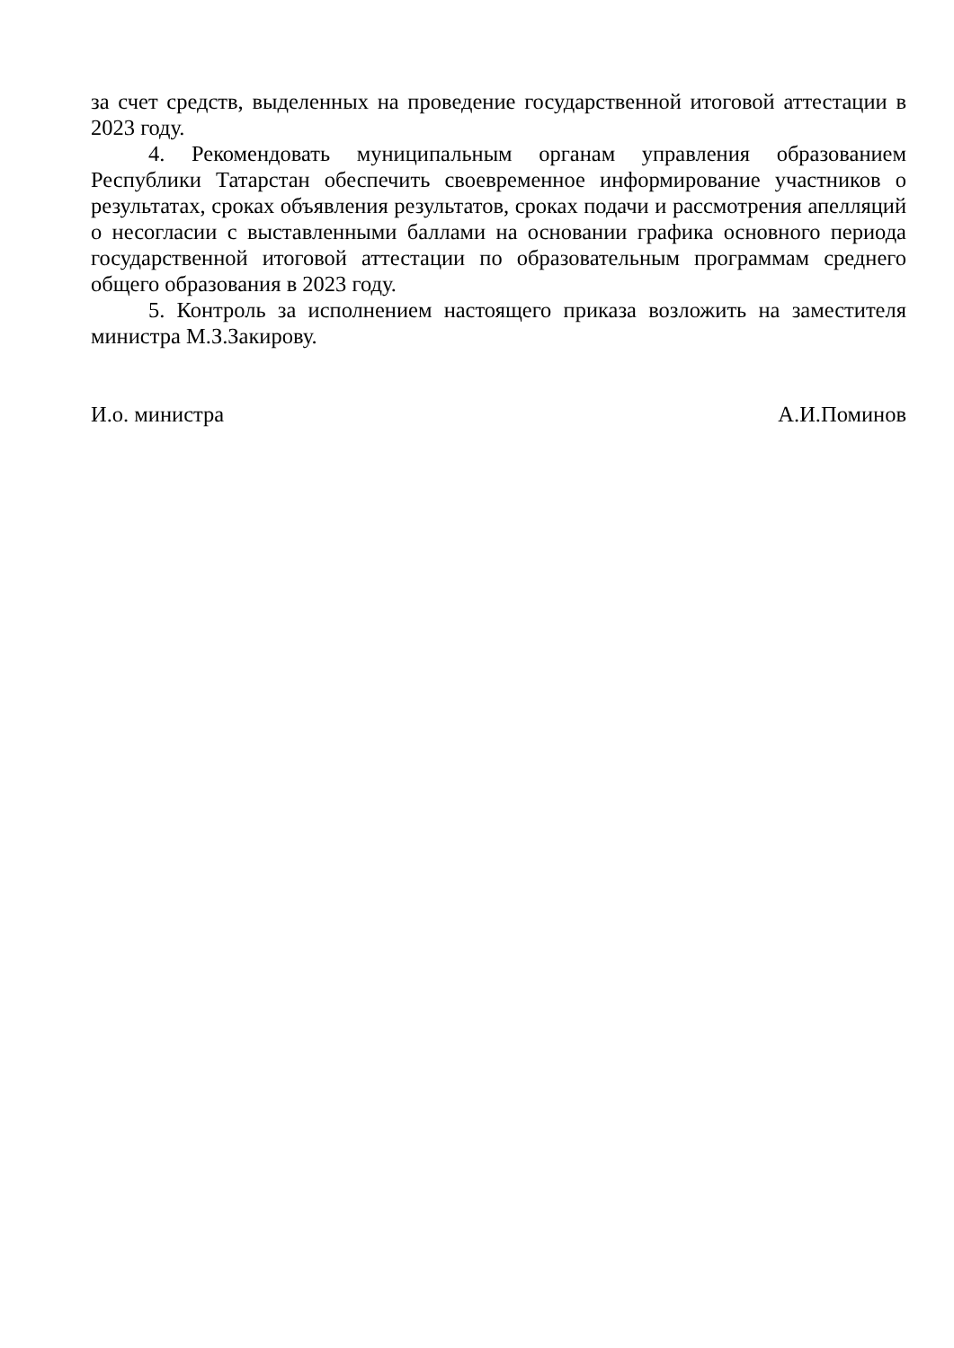за счет средств, выделенных на проведение государственной итоговой аттестации в 2023 году.
4. Рекомендовать муниципальным органам управления образованием Республики Татарстан обеспечить своевременное информирование участников о результатах, сроках объявления результатов, сроках подачи и рассмотрения апелляций о несогласии с выставленными баллами на основании графика основного периода государственной итоговой аттестации по образовательным программам среднего общего образования в 2023 году.
5. Контроль за исполнением настоящего приказа возложить на заместителя министра М.З.Закирову.
И.о. министра А.И.Поминов